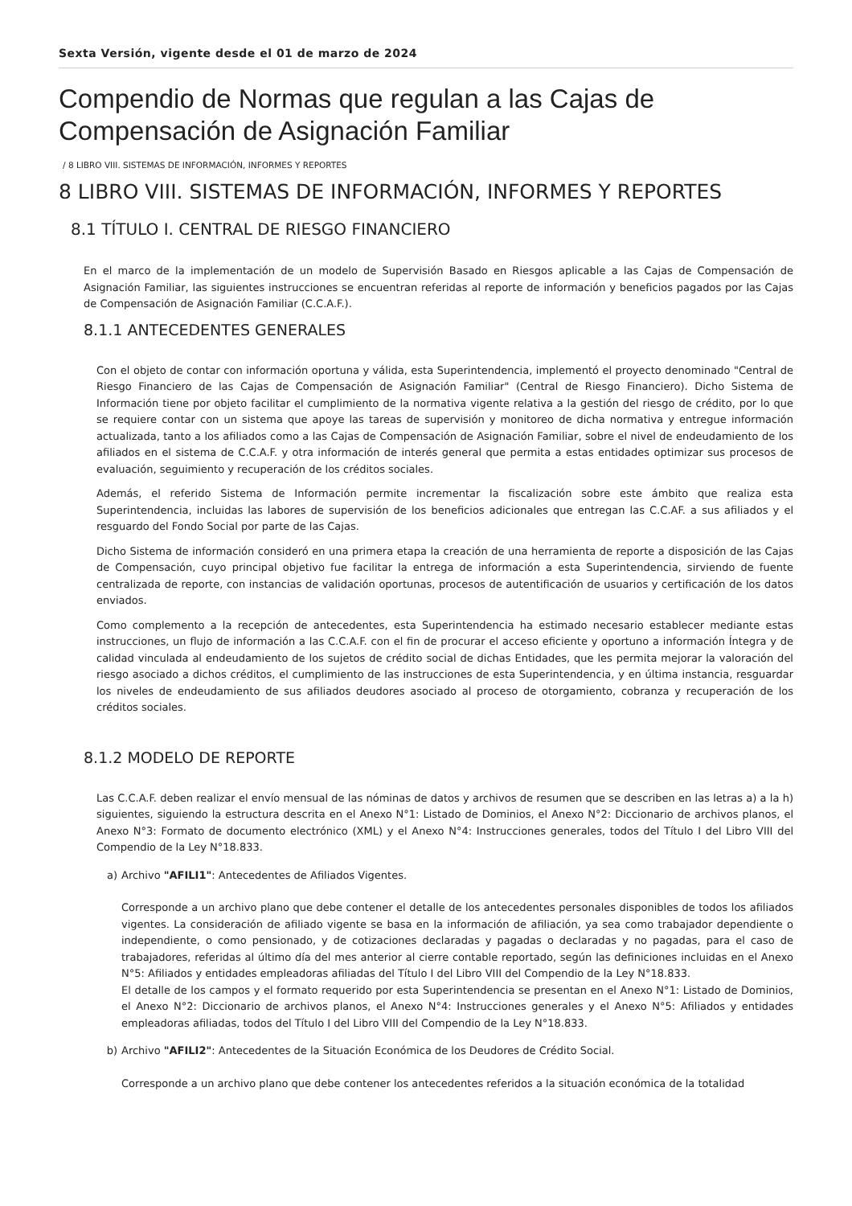Sexta Versión, vigente desde el 01 de marzo de 2024
Compendio de Normas que regulan a las Cajas de Compensación de Asignación Familiar
/ 8 LIBRO VIII. SISTEMAS DE INFORMACIÓN, INFORMES Y REPORTES
8 LIBRO VIII. SISTEMAS DE INFORMACIÓN, INFORMES Y REPORTES
8.1 TÍTULO I. CENTRAL DE RIESGO FINANCIERO
En el marco de la implementación de un modelo de Supervisión Basado en Riesgos aplicable a las Cajas de Compensación de Asignación Familiar, las siguientes instrucciones se encuentran referidas al reporte de información y beneficios pagados por las Cajas de Compensación de Asignación Familiar (C.C.A.F.).
8.1.1 ANTECEDENTES GENERALES
Con el objeto de contar con información oportuna y válida, esta Superintendencia, implementó el proyecto denominado "Central de Riesgo Financiero de las Cajas de Compensación de Asignación Familiar" (Central de Riesgo Financiero). Dicho Sistema de Información tiene por objeto facilitar el cumplimiento de la normativa vigente relativa a la gestión del riesgo de crédito, por lo que se requiere contar con un sistema que apoye las tareas de supervisión y monitoreo de dicha normativa y entregue información actualizada, tanto a los afiliados como a las Cajas de Compensación de Asignación Familiar, sobre el nivel de endeudamiento de los afiliados en el sistema de C.C.A.F. y otra información de interés general que permita a estas entidades optimizar sus procesos de evaluación, seguimiento y recuperación de los créditos sociales.
Además, el referido Sistema de Información permite incrementar la fiscalización sobre este ámbito que realiza esta Superintendencia, incluidas las labores de supervisión de los beneficios adicionales que entregan las C.C.AF. a sus afiliados y el resguardo del Fondo Social por parte de las Cajas.
Dicho Sistema de información consideró en una primera etapa la creación de una herramienta de reporte a disposición de las Cajas de Compensación, cuyo principal objetivo fue facilitar la entrega de información a esta Superintendencia, sirviendo de fuente centralizada de reporte, con instancias de validación oportunas, procesos de autentificación de usuarios y certificación de los datos enviados.
Como complemento a la recepción de antecedentes, esta Superintendencia ha estimado necesario establecer mediante estas instrucciones, un flujo de información a las C.C.A.F. con el fin de procurar el acceso eficiente y oportuno a información Íntegra y de calidad vinculada al endeudamiento de los sujetos de crédito social de dichas Entidades, que les permita mejorar la valoración del riesgo asociado a dichos créditos, el cumplimiento de las instrucciones de esta Superintendencia, y en última instancia, resguardar los niveles de endeudamiento de sus afiliados deudores asociado al proceso de otorgamiento, cobranza y recuperación de los créditos sociales.
8.1.2 MODELO DE REPORTE
Las C.C.A.F. deben realizar el envío mensual de las nóminas de datos y archivos de resumen que se describen en las letras a) a la h) siguientes, siguiendo la estructura descrita en el Anexo N°1: Listado de Dominios, el Anexo N°2: Diccionario de archivos planos, el Anexo N°3: Formato de documento electrónico (XML) y el Anexo N°4: Instrucciones generales, todos del Título I del Libro VIII del Compendio de la Ley N°18.833.
a) Archivo "AFILI1": Antecedentes de Afiliados Vigentes.
Corresponde a un archivo plano que debe contener el detalle de los antecedentes personales disponibles de todos los afiliados vigentes. La consideración de afiliado vigente se basa en la información de afiliación, ya sea como trabajador dependiente o independiente, o como pensionado, y de cotizaciones declaradas y pagadas o declaradas y no pagadas, para el caso de trabajadores, referidas al último día del mes anterior al cierre contable reportado, según las definiciones incluidas en el Anexo N°5: Afiliados y entidades empleadoras afiliadas del Título I del Libro VIII del Compendio de la Ley N°18.833.
El detalle de los campos y el formato requerido por esta Superintendencia se presentan en el Anexo N°1: Listado de Dominios, el Anexo N°2: Diccionario de archivos planos, el Anexo N°4: Instrucciones generales y el Anexo N°5: Afiliados y entidades empleadoras afiliadas, todos del Título I del Libro VIII del Compendio de la Ley N°18.833.
b) Archivo "AFILI2": Antecedentes de la Situación Económica de los Deudores de Crédito Social.
Corresponde a un archivo plano que debe contener los antecedentes referidos a la situación económica de la totalidad